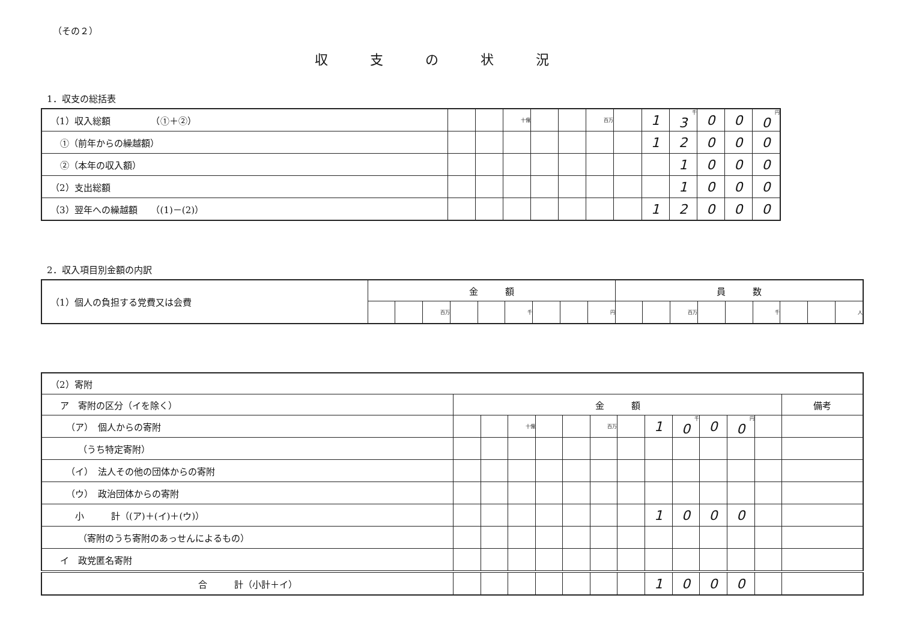（その２）
収支の状況
1．収支の総括表
| （1）収入総額 （①＋②） | | | 十億 | | | 百万 | | 1 | 千 3 | 0 | 0 | 円 0 |
| ①（前年からの繰越額） | | | | | | | | 1 | 2 | 0 | 0 | 0 |
| ②（本年の収入額） | | | | | | | | | 1 | 0 | 0 | 0 |
| （2）支出総額 | | | | | | | | | 1 | 0 | 0 | 0 |
| （3）翌年への繰越額 （(1)－(2)） | | | | | | | | 1 | 2 | 0 | 0 | 0 |
2．収入項目別金額の内訳
| （1）個人の負担する党費又は会費 | 金 額 | | | | | | | | | 員 数 | | | | | | | | |
| | | | 百万 | | | 千 | | | 円 | | | 百万 | | | 千 | | | 人 |
| （2）寄附 | | | | | | | | | | | | | |
| ア 寄附の区分（イを除く） | 金 額 | | | | | | | | | | | | 備考 |
| （ア） 個人からの寄附 | | | 十億 | | | 百万 | | 1 | 千 0 | 0 | 円 0 | | |
| （うち特定寄附） | | | | | | | | | | | | | |
| （イ） 法人その他の団体からの寄附 | | | | | | | | | | | | | |
| （ウ） 政治団体からの寄附 | | | | | | | | | | | | | |
| 小 計（(ア)＋(イ)＋(ウ)） | | | | | | | | 1 | 0 | 0 | 0 | | |
| （寄附のうち寄附のあっせんによるもの） | | | | | | | | | | | | | |
| イ 政党匿名寄附 | | | | | | | | | | | | | |
| 合 計（小計＋イ） | | | | | | | | 1 | 0 | 0 | 0 | | |